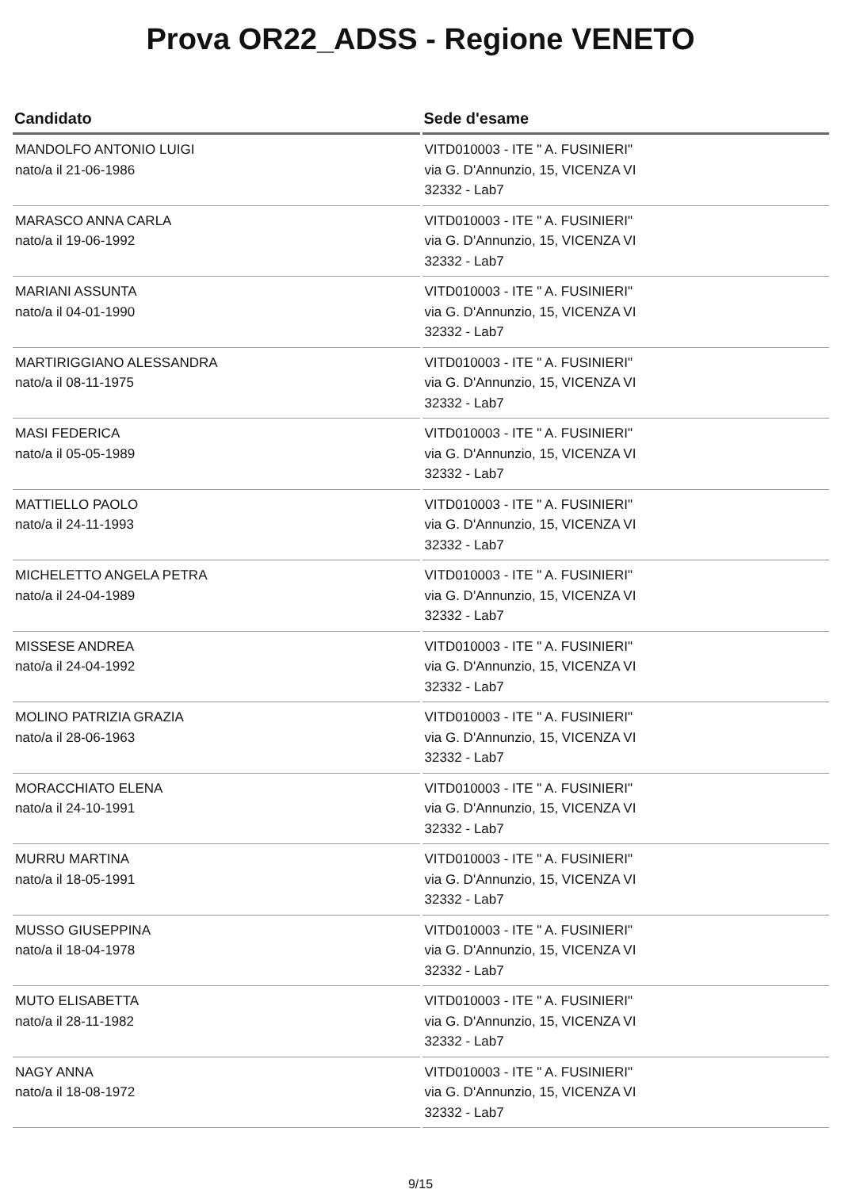Prova OR22_ADSS - Regione VENETO
| Candidato | Sede d'esame |
| --- | --- |
| MANDOLFO ANTONIO LUIGI nato/a il 21-06-1986 | VITD010003 - ITE " A. FUSINIERI" via G. D'Annunzio, 15, VICENZA VI 32332 - Lab7 |
| MARASCO ANNA CARLA nato/a il 19-06-1992 | VITD010003 - ITE " A. FUSINIERI" via G. D'Annunzio, 15, VICENZA VI 32332 - Lab7 |
| MARIANI ASSUNTA nato/a il 04-01-1990 | VITD010003 - ITE " A. FUSINIERI" via G. D'Annunzio, 15, VICENZA VI 32332 - Lab7 |
| MARTIRIGGIANO ALESSANDRA nato/a il 08-11-1975 | VITD010003 - ITE " A. FUSINIERI" via G. D'Annunzio, 15, VICENZA VI 32332 - Lab7 |
| MASI FEDERICA nato/a il 05-05-1989 | VITD010003 - ITE " A. FUSINIERI" via G. D'Annunzio, 15, VICENZA VI 32332 - Lab7 |
| MATTIELLO PAOLO nato/a il 24-11-1993 | VITD010003 - ITE " A. FUSINIERI" via G. D'Annunzio, 15, VICENZA VI 32332 - Lab7 |
| MICHELETTO ANGELA PETRA nato/a il 24-04-1989 | VITD010003 - ITE " A. FUSINIERI" via G. D'Annunzio, 15, VICENZA VI 32332 - Lab7 |
| MISSESE ANDREA nato/a il 24-04-1992 | VITD010003 - ITE " A. FUSINIERI" via G. D'Annunzio, 15, VICENZA VI 32332 - Lab7 |
| MOLINO PATRIZIA GRAZIA nato/a il 28-06-1963 | VITD010003 - ITE " A. FUSINIERI" via G. D'Annunzio, 15, VICENZA VI 32332 - Lab7 |
| MORACCHIATO ELENA nato/a il 24-10-1991 | VITD010003 - ITE " A. FUSINIERI" via G. D'Annunzio, 15, VICENZA VI 32332 - Lab7 |
| MURRU MARTINA nato/a il 18-05-1991 | VITD010003 - ITE " A. FUSINIERI" via G. D'Annunzio, 15, VICENZA VI 32332 - Lab7 |
| MUSSO GIUSEPPINA nato/a il 18-04-1978 | VITD010003 - ITE " A. FUSINIERI" via G. D'Annunzio, 15, VICENZA VI 32332 - Lab7 |
| MUTO ELISABETTA nato/a il 28-11-1982 | VITD010003 - ITE " A. FUSINIERI" via G. D'Annunzio, 15, VICENZA VI 32332 - Lab7 |
| NAGY ANNA nato/a il 18-08-1972 | VITD010003 - ITE " A. FUSINIERI" via G. D'Annunzio, 15, VICENZA VI 32332 - Lab7 |
9/15